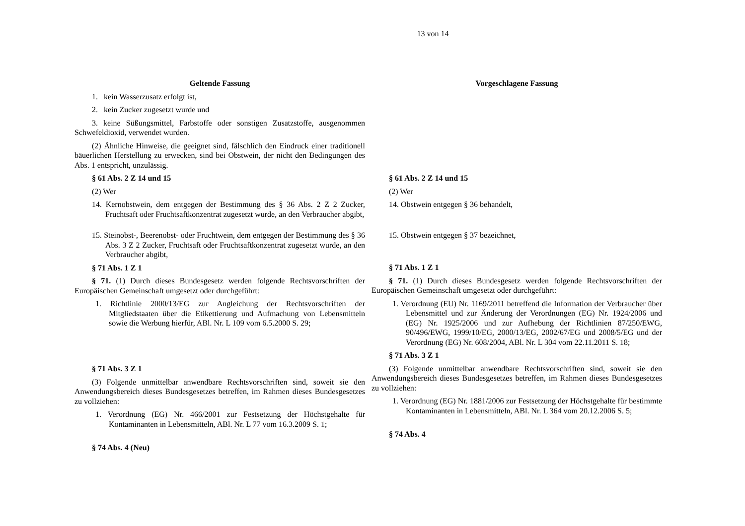13 von 14
Geltende Fassung Vorgeschlagene Fassung
1. kein Wasserzusatz erfolgt ist,
2. kein Zucker zugesetzt wurde und
3. keine Süßungsmittel, Farbstoffe oder sonstigen Zusatzstoffe, ausgenommen Schwefeldioxid, verwendet wurden.
(2) Ähnliche Hinweise, die geeignet sind, fälschlich den Eindruck einer traditionell bäuerlichen Herstellung zu erwecken, sind bei Obstwein, der nicht den Bedingungen des Abs. 1 entspricht, unzulässig.
§ 61 Abs. 2 Z 14 und 15
(2) Wer
14. Kernobstwein, dem entgegen der Bestimmung des § 36 Abs. 2 Z 2 Zucker, Fruchtsaft oder Fruchtsaftkonzentrat zugesetzt wurde, an den Verbraucher abgibt,
15. Steinobst-, Beerenobst- oder Fruchtwein, dem entgegen der Bestimmung des § 36 Abs. 3 Z 2 Zucker, Fruchtsaft oder Fruchtsaftkonzentrat zugesetzt wurde, an den Verbraucher abgibt,
§ 71 Abs. 1 Z 1
§ 71. (1) Durch dieses Bundesgesetz werden folgende Rechtsvorschriften der Europäischen Gemeinschaft umgesetzt oder durchgeführt:
1. Richtlinie 2000/13/EG zur Angleichung der Rechtsvorschriften der Mitgliedstaaten über die Etikettierung und Aufmachung von Lebensmitteln sowie die Werbung hierfür, ABl. Nr. L 109 vom 6.5.2000 S. 29;
§ 71 Abs. 3 Z 1
(3) Folgende unmittelbar anwendbare Rechtsvorschriften sind, soweit sie den Anwendungsbereich dieses Bundesgesetzes betreffen, im Rahmen dieses Bundesgesetzes zu vollziehen:
1. Verordnung (EG) Nr. 466/2001 zur Festsetzung der Höchstgehalte für Kontaminanten in Lebensmitteln, ABl. Nr. L 77 vom 16.3.2009 S. 1;
§ 74 Abs. 4 (Neu)
§ 61 Abs. 2 Z 14 und 15
(2) Wer
14. Obstwein entgegen § 36 behandelt,
15. Obstwein entgegen § 37 bezeichnet,
§ 71 Abs. 1 Z 1
§ 71. (1) Durch dieses Bundesgesetz werden folgende Rechtsvorschriften der Europäischen Gemeinschaft umgesetzt oder durchgeführt:
1. Verordnung (EU) Nr. 1169/2011 betreffend die Information der Verbraucher über Lebensmittel und zur Änderung der Verordnungen (EG) Nr. 1924/2006 und (EG) Nr. 1925/2006 und zur Aufhebung der Richtlinien 87/250/EWG, 90/496/EWG, 1999/10/EG, 2000/13/EG, 2002/67/EG und 2008/5/EG und der Verordnung (EG) Nr. 608/2004, ABl. Nr. L 304 vom 22.11.2011 S. 18;
§ 71 Abs. 3 Z 1
(3) Folgende unmittelbar anwendbare Rechtsvorschriften sind, soweit sie den Anwendungsbereich dieses Bundesgesetzes betreffen, im Rahmen dieses Bundesgesetzes zu vollziehen:
1. Verordnung (EG) Nr. 1881/2006 zur Festsetzung der Höchstgehalte für bestimmte Kontaminanten in Lebensmitteln, ABl. Nr. L 364 vom 20.12.2006 S. 5;
§ 74 Abs. 4